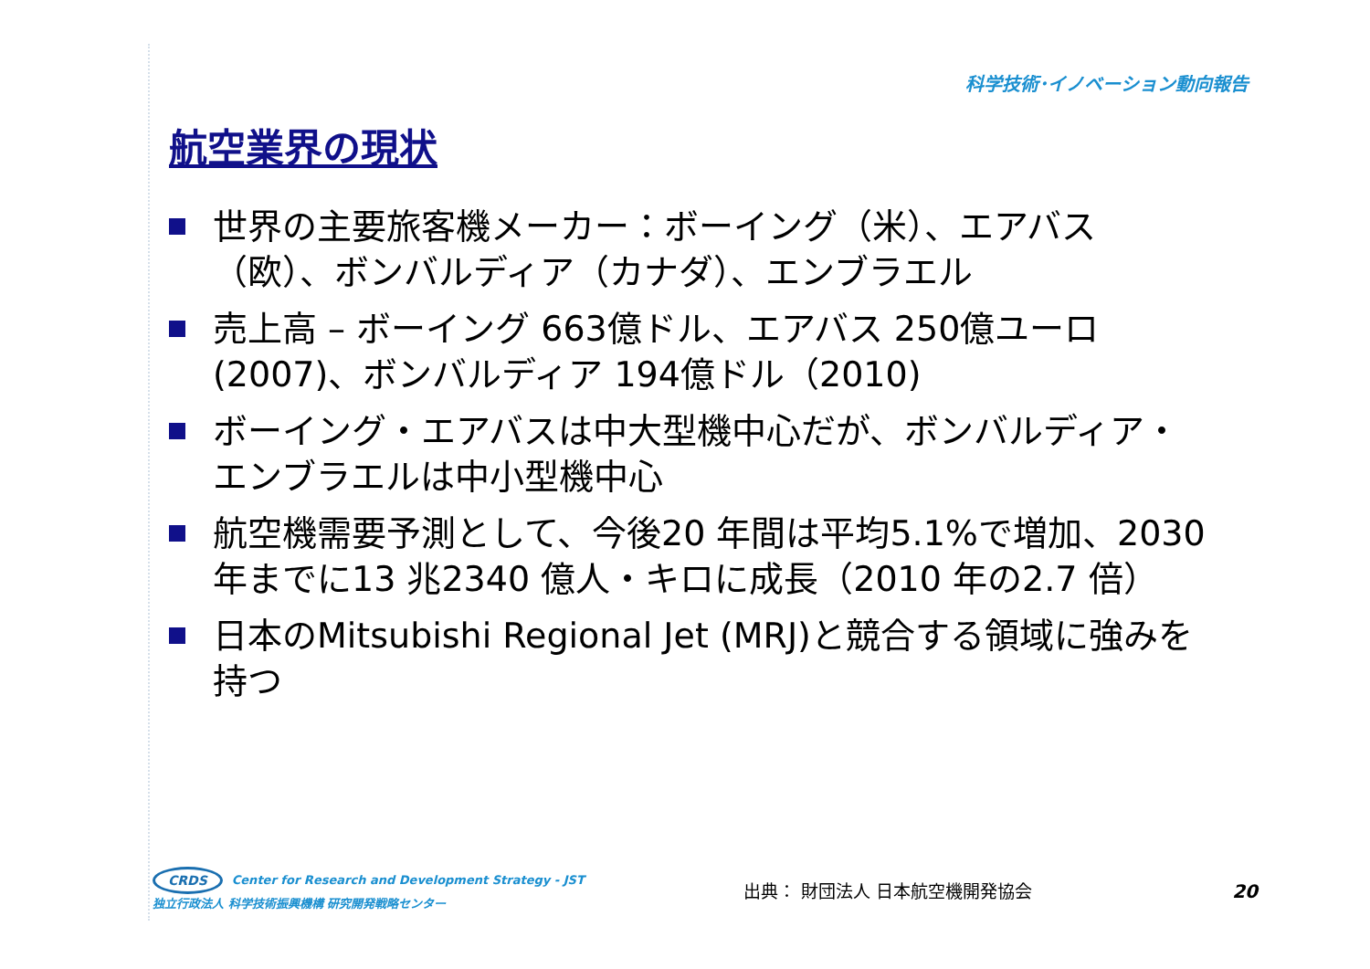科学技術･イノベーション動向報告
航空業界の現状
世界の主要旅客機メーカー：ボーイング（米）、エアバス（欧）、ボンバルディア（カナダ）、エンブラエル
売上高 – ボーイング 663億ドル、エアバス 250億ユーロ (2007)、ボンバルディア 194億ドル（2010)
ボーイング・エアバスは中大型機中心だが、ボンバルディア・エンブラエルは中小型機中心
航空機需要予測として、今後20 年間は平均5.1%で増加、2030 年までに13 兆2340 億人・キロに成長（2010 年の2.7 倍）
日本のMitsubishi Regional Jet (MRJ)と競合する領域に強みを持つ
CRDS Center for Research and Development Strategy - JST
独立行政法人 科学技術振興機構 研究開発戦略センター
出典： 財団法人 日本航空機開発協会 20